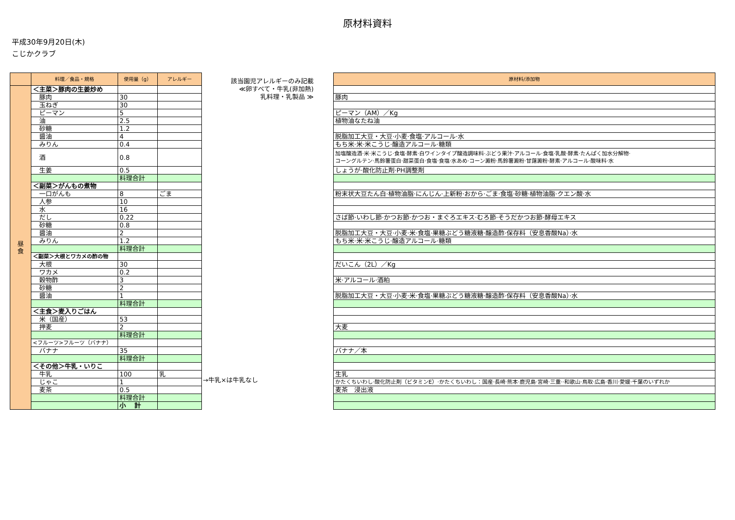原材料資料
平成30年9月20日(木)
こじかクラブ
| | 料理／食品・規格 | 使用量（g） | アレルギー |
| --- | --- | --- | --- |
| 昼 食 | ＜主菜＞豚肉の生姜炒め | | |
| | 豚肉 | 30 | |
| | 玉ねぎ | 30 | |
| | ピーマン | 5 | |
| | 油 | 2.5 | |
| | 砂糖 | 1.2 | |
| | 醤油 | 4 | |
| | みりん | 0.4 | |
| | 酒 | 0.8 | |
| | 生姜 | 0.5 | |
| | | 料理合計 | |
| | ＜副菜＞がんもの煮物 | | |
| | 一口がんも | 8 | ごま |
| | 人参 | 10 | |
| | 水 | 16 | |
| | だし | 0.22 | |
| | 砂糖 | 0.8 | |
| | 醤油 | 2 | |
| | みりん | 1.2 | |
| | | 料理合計 | |
| | ＜副菜＞大根とワカメの酢の物 | | |
| | 大根 | 30 | |
| | ワカメ | 0.2 | |
| | 穀物酢 | 3 | |
| | 砂糖 | 2 | |
| | 醤油 | 1 | |
| | | 料理合計 | |
| | ＜主食＞麦入りごはん | | |
| | 米（国産） | 53 | |
| | 押麦 | 2 | |
| | | 料理合計 | |
| | <フルーツ>フルーツ（バナナ） | | |
| | バナナ | 35 | |
| | | 料理合計 | |
| | ＜その他＞牛乳・いりこ | | |
| | 牛乳 | 100 | 乳 |
| | じゃこ | 1 | |
| | 麦茶 | 0.5 | |
| | | 料理合計 | |
| | | 小 計 | |
該当園児アレルギーのみ記載
≪卵すべて・牛乳(非加熱)
乳料理・乳製品 ≫
→牛乳×は牛乳なし
| 原材料/添加物 |
| --- |
| 豚肉 |
| ピーマン（AM）／Kg |
| 植物油なたね油 |
| 脱脂加工大豆・大豆·小麦·食塩·アルコール·水 |
| もち米·米·米こうじ·醸造アルコール·糖類 |
| 加塩醸造酒·米·米こうじ·食塩·酵素·白ワインタイプ醸造調味料·ぶどう果汁·アルコール·食塩·乳酸·酵素·たんぱく加水分解物· コーングルテン·馬鈴薯蛋白·甜菜蛋白·食塩·食塩·水あめ·コーン澱粉·馬鈴薯澱粉·甘藷澱粉·酵素·アルコール·酸味料·水 |
| しょうが·酸化防止剤·PH調整剤 |
| 粉末状大豆たん白·植物油脂·にんじん·上新粉·おから·ごま·食塩·砂糖·植物油脂·クエン酸·水 |
| さば節·いわし節·かつお節·かつお・まぐろエキス·むろ節·そうだかつお節·酵母エキス |
| 脱脂加工大豆・大豆·小麦·米·食塩·果糖ぶどう糖液糖·醸造酢·保存料（安息香酸Na）·水 |
| もち米·米·米こうじ·醸造アルコール·糖類 |
| だいこん（2L）／Kg |
| 米·アルコール·酒粕 |
| 脱脂加工大豆・大豆·小麦·米·食塩·果糖ぶどう糖液糖·醸造酢·保存料（安息香酸Na）·水 |
| 大麦 |
| バナナ／本 |
| 生乳 |
| かたくちいわし·酸化防止剤（ビタミンE）·かたくちいわし：国産·長崎·熊本·鹿児島·宮崎·三重··和歌山·鳥取·広島·香川·愛媛·千葉のいずれか |
| 麦茶 浸出液 |